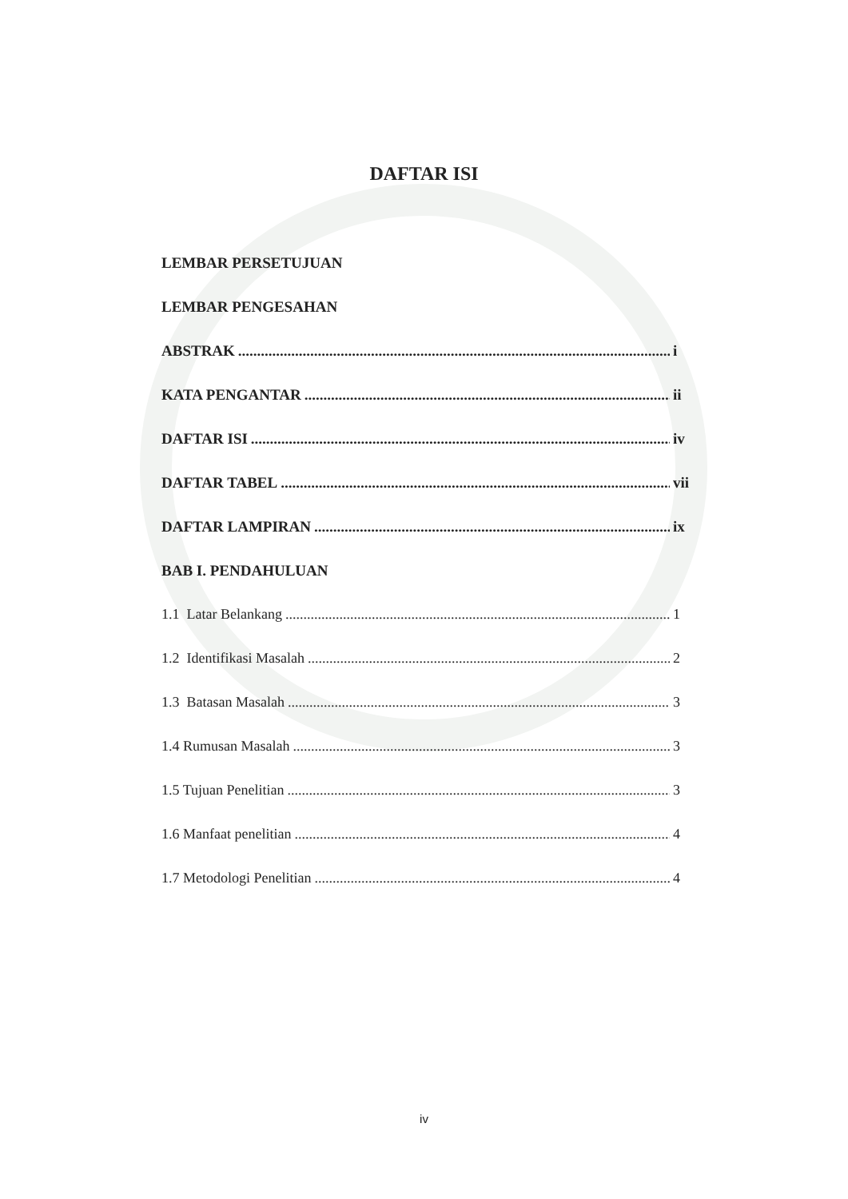DAFTAR ISI
LEMBAR PERSETUJUAN
LEMBAR PENGESAHAN
ABSTRAK i
KATA PENGANTAR ii
DAFTAR ISI iv
DAFTAR TABEL vii
DAFTAR LAMPIRAN ix
BAB I. PENDAHULUAN
1.1 Latar Belankang 1
1.2 Identifikasi Masalah 2
1.3 Batasan Masalah 3
1.4 Rumusan Masalah 3
1.5 Tujuan Penelitian 3
1.6 Manfaat penelitian 4
1.7 Metodologi Penelitian 4
iv